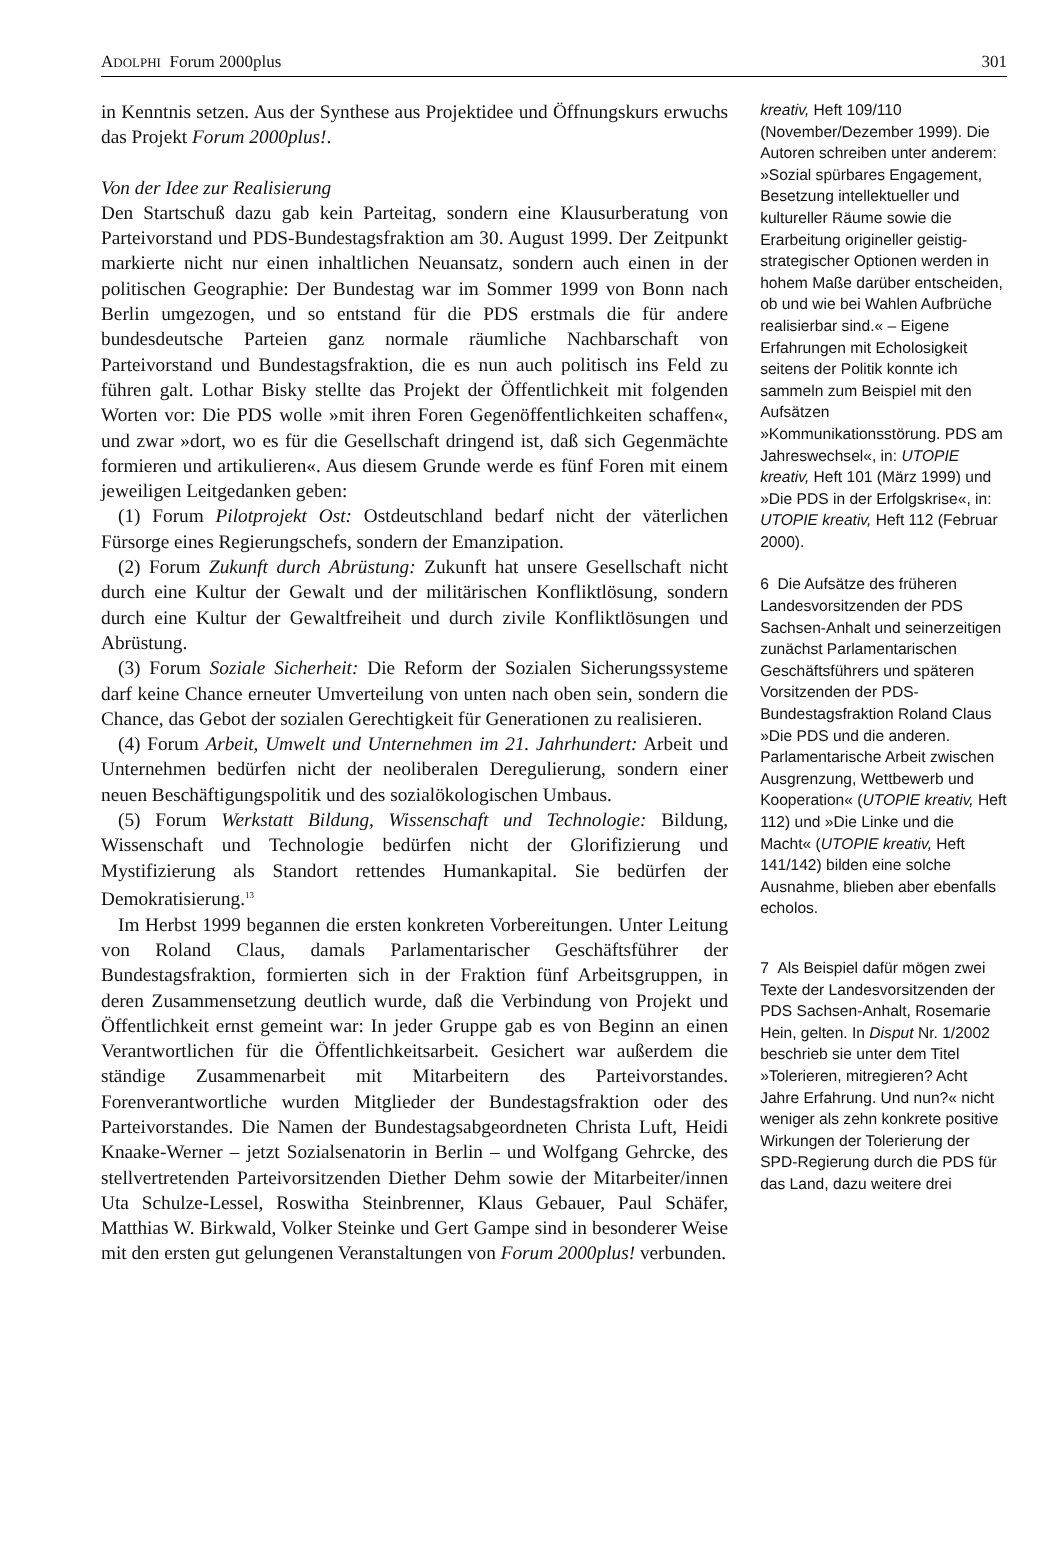ADOLPHI Forum 2000plus 301
in Kenntnis setzen. Aus der Synthese aus Projektidee und Öffnungskurs erwuchs das Projekt Forum 2000plus!.
Von der Idee zur Realisierung
Den Startschuß dazu gab kein Parteitag, sondern eine Klausurberatung von Parteivorstand und PDS-Bundestagsfraktion am 30. August 1999. Der Zeitpunkt markierte nicht nur einen inhaltlichen Neuansatz, sondern auch einen in der politischen Geographie: Der Bundestag war im Sommer 1999 von Bonn nach Berlin umgezogen, und so entstand für die PDS erstmals die für andere bundesdeutsche Parteien ganz normale räumliche Nachbarschaft von Parteivorstand und Bundestagsfraktion, die es nun auch politisch ins Feld zu führen galt. Lothar Bisky stellte das Projekt der Öffentlichkeit mit folgenden Worten vor: Die PDS wolle »mit ihren Foren Gegenöffentlichkeiten schaffen«, und zwar »dort, wo es für die Gesellschaft dringend ist, daß sich Gegenmächte formieren und artikulieren«. Aus diesem Grunde werde es fünf Foren mit einem jeweiligen Leitgedanken geben:
(1) Forum Pilotprojekt Ost: Ostdeutschland bedarf nicht der väterlichen Fürsorge eines Regierungschefs, sondern der Emanzipation.
(2) Forum Zukunft durch Abrüstung: Zukunft hat unsere Gesellschaft nicht durch eine Kultur der Gewalt und der militärischen Konfliktlösung, sondern durch eine Kultur der Gewaltfreiheit und durch zivile Konfliktlösungen und Abrüstung.
(3) Forum Soziale Sicherheit: Die Reform der Sozialen Sicherungssysteme darf keine Chance erneuter Umverteilung von unten nach oben sein, sondern die Chance, das Gebot der sozialen Gerechtigkeit für Generationen zu realisieren.
(4) Forum Arbeit, Umwelt und Unternehmen im 21. Jahrhundert: Arbeit und Unternehmen bedürfen nicht der neoliberalen Deregulierung, sondern einer neuen Beschäftigungspolitik und des sozialökologischen Umbaus.
(5) Forum Werkstatt Bildung, Wissenschaft und Technologie: Bildung, Wissenschaft und Technologie bedürfen nicht der Glorifizierung und Mystifizierung als Standort rettendes Humankapital. Sie bedürfen der Demokratisierung.<sup>13</sup>
Im Herbst 1999 begannen die ersten konkreten Vorbereitungen. Unter Leitung von Roland Claus, damals Parlamentarischer Geschäftsführer der Bundestagsfraktion, formierten sich in der Fraktion fünf Arbeitsgruppen, in deren Zusammensetzung deutlich wurde, daß die Verbindung von Projekt und Öffentlichkeit ernst gemeint war: In jeder Gruppe gab es von Beginn an einen Verantwortlichen für die Öffentlichkeitsarbeit. Gesichert war außerdem die ständige Zusammenarbeit mit Mitarbeitern des Parteivorstandes. Forenverantwortliche wurden Mitglieder der Bundestagsfraktion oder des Parteivorstandes. Die Namen der Bundestagsabgeordneten Christa Luft, Heidi Knaake-Werner – jetzt Sozialsenatorin in Berlin – und Wolfgang Gehrcke, des stellvertretenden Parteivorsitzenden Diether Dehm sowie der Mitarbeiter/innen Uta Schulze-Lessel, Roswitha Steinbrenner, Klaus Gebauer, Paul Schäfer, Matthias W. Birkwald, Volker Steinke und Gert Gampe sind in besonderer Weise mit den ersten gut gelungenen Veranstaltungen von Forum 2000plus! verbunden.
kreativ, Heft 109/110 (November/Dezember 1999). Die Autoren schreiben unter anderem: »Sozial spürbares Engagement, Besetzung intellektueller und kultureller Räume sowie die Erarbeitung origineller geistig-strategischer Optionen werden in hohem Maße darüber entscheiden, ob und wie bei Wahlen Aufbrüche realisierbar sind.« – Eigene Erfahrungen mit Echolosigkeit seitens der Politik konnte ich sammeln zum Beispiel mit den Aufsätzen »Kommunikationsstörung. PDS am Jahreswechsel«, in: UTOPIE kreativ, Heft 101 (März 1999) und »Die PDS in der Erfolgskrise«, in: UTOPIE kreativ, Heft 112 (Februar 2000).
6 Die Aufsätze des früheren Landesvorsitzenden der PDS Sachsen-Anhalt und seinerzeitigen zunächst Parlamentarischen Geschäftsführers und späteren Vorsitzenden der PDS-Bundestagsfraktion Roland Claus »Die PDS und die anderen. Parlamentarische Arbeit zwischen Ausgrenzung, Wettbewerb und Kooperation« (UTOPIE kreativ, Heft 112) und »Die Linke und die Macht« (UTOPIE kreativ, Heft 141/142) bilden eine solche Ausnahme, blieben aber ebenfalls echolos.
7 Als Beispiel dafür mögen zwei Texte der Landesvorsitzenden der PDS Sachsen-Anhalt, Rosemarie Hein, gelten. In Disput Nr. 1/2002 beschrieb sie unter dem Titel »Tolerieren, mitregieren? Acht Jahre Erfahrung. Und nun?« nicht weniger als zehn konkrete positive Wirkungen der Tolerierung der SPD-Regierung durch die PDS für das Land, dazu weitere drei